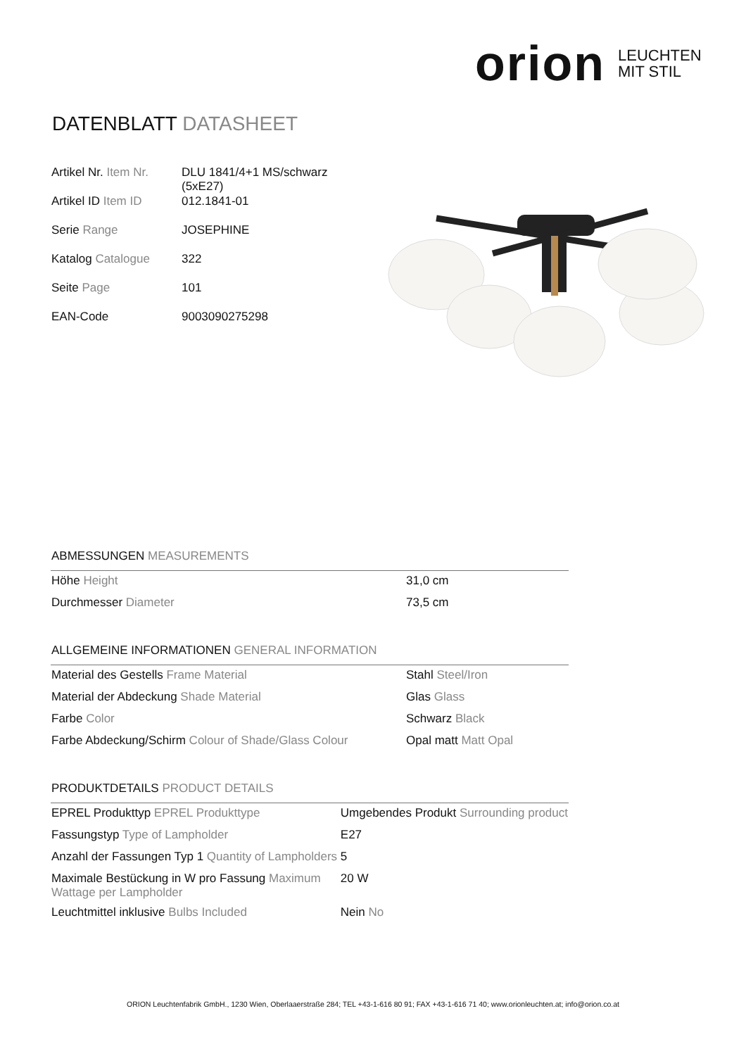orion LEUCHTEN
MIT STIL
DATENBLATT DATASHEET
| Artikel Nr. Item Nr. | DLU 1841/4+1 MS/schwarz (5xE27) |
| Artikel ID Item ID | 012.1841-01 |
| Serie Range | JOSEPHINE |
| Katalog Catalogue | 322 |
| Seite Page | 101 |
| EAN-Code | 9003090275298 |
ABMESSUNGEN MEASUREMENTS
| Höhe Height | 31,0 cm |
| Durchmesser Diameter | 73,5 cm |
ALLGEMEINE INFORMATIONEN GENERAL INFORMATION
| Material des Gestells Frame Material | Stahl Steel/Iron |
| Material der Abdeckung Shade Material | Glas Glass |
| Farbe Color | Schwarz Black |
| Farbe Abdeckung/Schirm Colour of Shade/Glass Colour | Opal matt Matt Opal |
PRODUKTDETAILS PRODUCT DETAILS
| EPREL Produkttyp EPREL Produkttype | Umgebendes Produkt Surrounding product |
| Fassungstyp Type of Lampholder | E27 |
| Anzahl der Fassungen Typ 1 Quantity of Lampholders | 5 |
| Maximale Bestückung in W pro Fassung Maximum Wattage per Lampholder | 20 W |
| Leuchtmittel inklusive Bulbs Included | Nein No |
ORION Leuchtenfabrik GmbH., 1230 Wien, Oberlaaerstraße 284; TEL +43-1-616 80 91; FAX +43-1-616 71 40; www.orionleuchten.at; info@orion.co.at